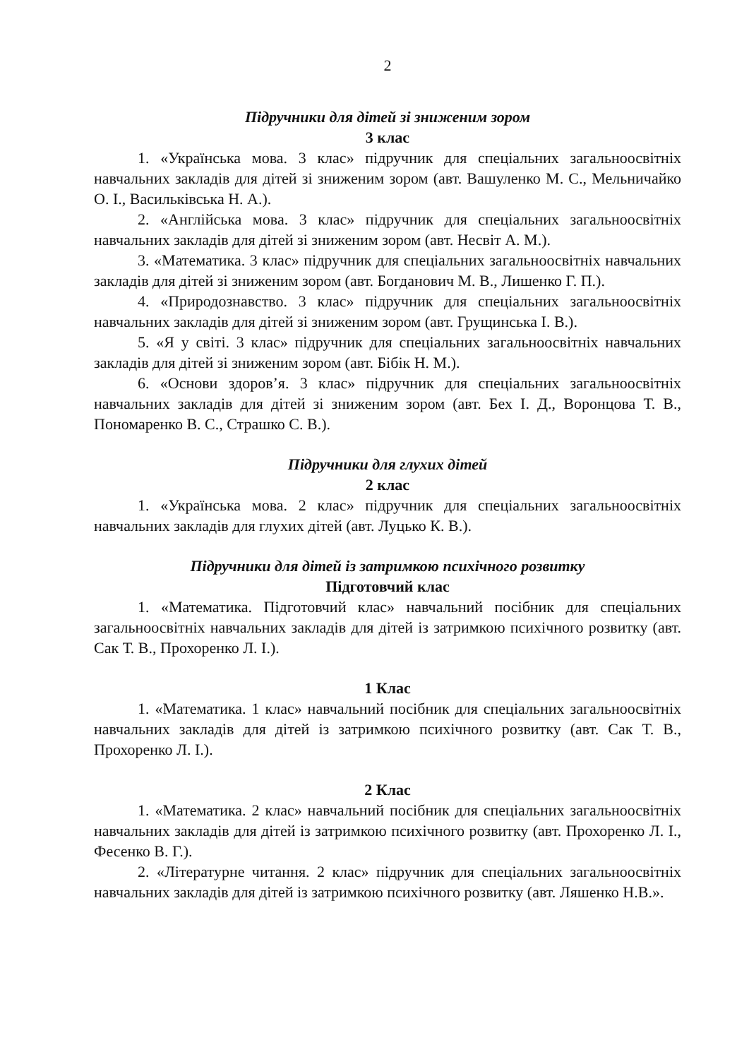2
Підручники для дітей зі зниженим зором
3 клас
1. «Українська мова. 3 клас» підручник для спеціальних загальноосвітніх навчальних закладів для дітей зі зниженим зором (авт. Вашуленко М. С., Мельничайко О. І., Васильківська Н. А.).
2. «Англійська мова. 3 клас» підручник для спеціальних загальноосвітніх навчальних закладів для дітей зі зниженим зором (авт. Несвіт А. М.).
3. «Математика. 3 клас» підручник для спеціальних загальноосвітніх навчальних закладів для дітей зі зниженим зором (авт. Богданович М. В., Лишенко Г. П.).
4. «Природознавство. 3 клас» підручник для спеціальних загальноосвітніх навчальних закладів для дітей зі зниженим зором (авт. Грущинська І. В.).
5. «Я у світі. 3 клас» підручник для спеціальних загальноосвітніх навчальних закладів для дітей зі зниженим зором (авт. Бібік Н. М.).
6. «Основи здоров’я. 3 клас» підручник для спеціальних загальноосвітніх навчальних закладів для дітей зі зниженим зором (авт. Бех І. Д., Воронцова Т. В., Пономаренко В. С., Страшко С. В.).
Підручники для глухих дітей
2 клас
1. «Українська мова. 2 клас» підручник для спеціальних загальноосвітніх навчальних закладів для глухих дітей (авт. Луцько К. В.).
Підручники для дітей із затримкою психічного розвитку
Підготовчий клас
1. «Математика. Підготовчий клас» навчальний посібник для спеціальних загальноосвітніх навчальних закладів для дітей із затримкою психічного розвитку (авт. Сак Т. В., Прохоренко Л. І.).
1 Клас
1. «Математика. 1 клас» навчальний посібник для спеціальних загальноосвітніх навчальних закладів для дітей із затримкою психічного розвитку (авт. Сак Т. В., Прохоренко Л. І.).
2 Клас
1. «Математика. 2 клас» навчальний посібник для спеціальних загальноосвітніх навчальних закладів для дітей із затримкою психічного розвитку (авт. Прохоренко Л. І., Фесенко В. Г.).
2. «Літературне читання. 2 клас» підручник для спеціальних загальноосвітніх навчальних закладів для дітей із затримкою психічного розвитку (авт. Ляшенко Н.В.».